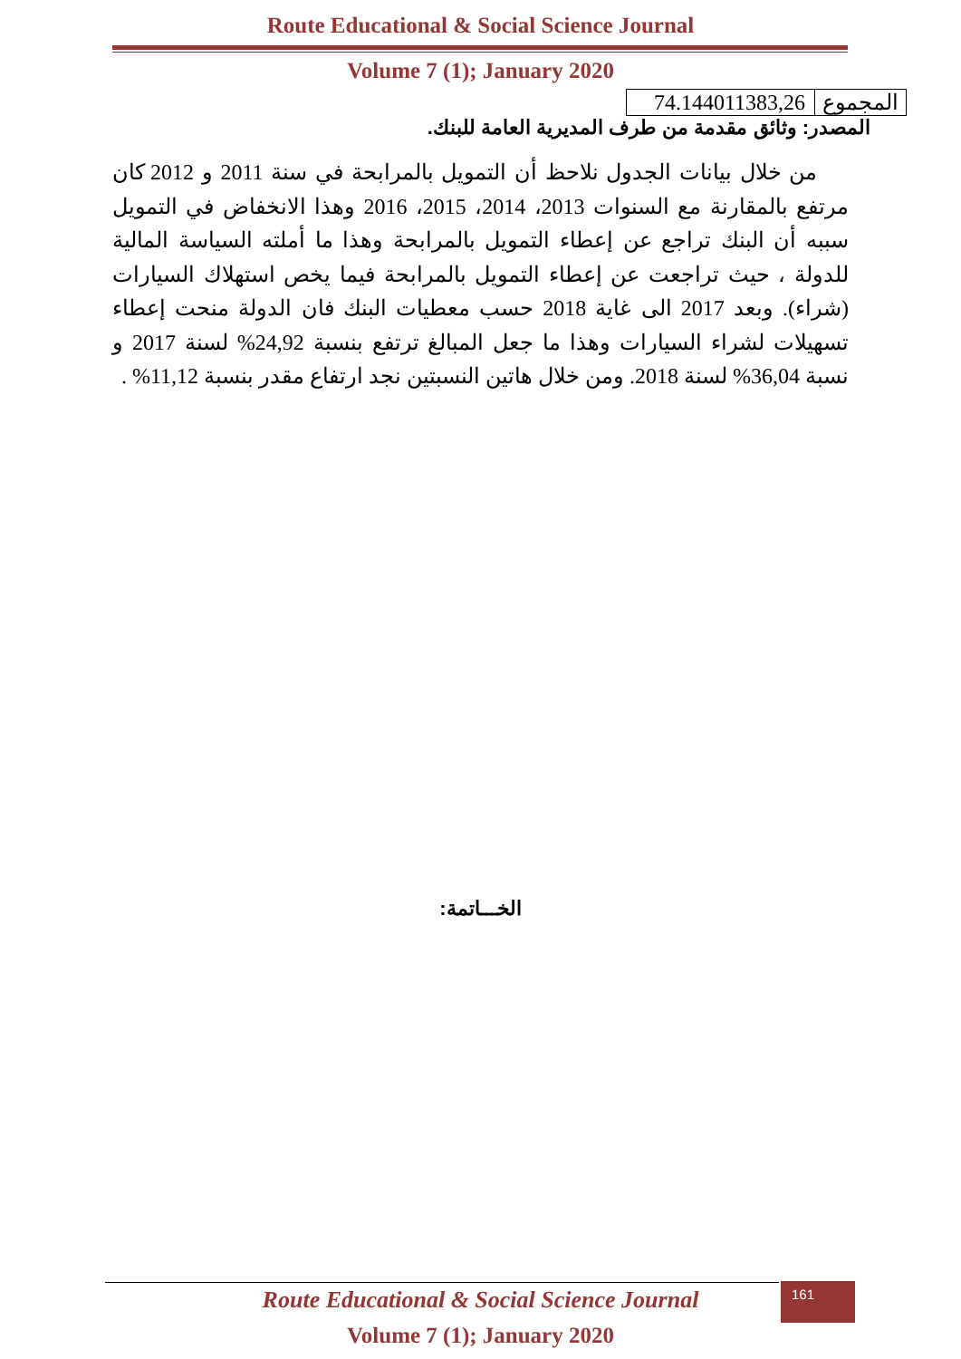Route Educational & Social Science Journal
Volume 7 (1); January 2020
| المجموع | 74.144011383,26 |
المصدر: وثائق مقدمة من طرف المديرية العامة للبنك.
من خلال بيانات الجدول نلاحظ أن التمويل بالمرابحة في سنة 2011 و 2012 كان مرتفع بالمقارنة مع السنوات 2013، 2014، 2015، 2016 وهذا الانخفاض في التمويل سببه أن البنك تراجع عن إعطاء التمويل بالمرابحة وهذا ما أملته السياسة المالية للدولة ، حيث تراجعت عن إعطاء التمويل بالمرابحة فيما يخص استهلاك السيارات (شراء). وبعد 2017 الى غاية 2018 حسب معطيات البنك فان الدولة منحت إعطاء تسهيلات لشراء السيارات وهذا ما جعل المبالغ ترتفع بنسبة 24,92% لسنة 2017 و نسبة 36,04% لسنة 2018. ومن خلال هاتين النسبتين نجد ارتفاع مقدر بنسبة 11,12% .
الخـــاتمة:
161
Route Educational & Social Science Journal
Volume 7 (1); January 2020